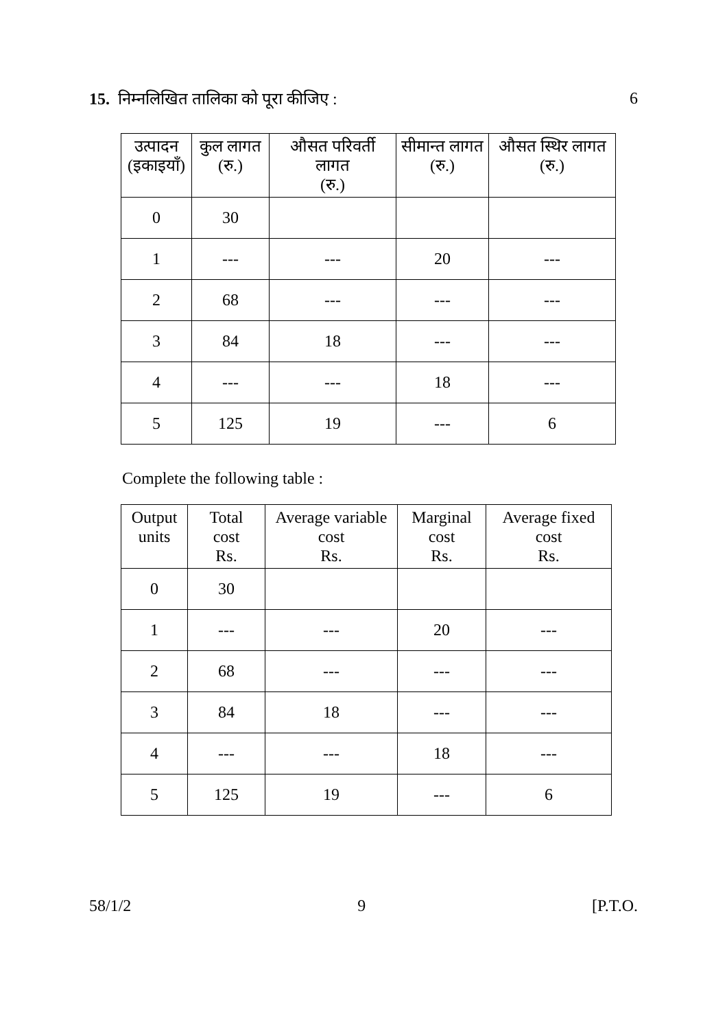15. निम्नलिखित तालिका को पूरा कीजिए :
6
| उत्पादन (इकाइयाँ) | कुल लागत (रु.) | औसत परिवर्ती लागत (रु.) | सीमान्त लागत (रु.) | औसत स्थिर लागत (रु.) |
| --- | --- | --- | --- | --- |
| 0 | 30 | | | |
| 1 | --- | --- | 20 | --- |
| 2 | 68 | --- | --- | --- |
| 3 | 84 | 18 | --- | --- |
| 4 | --- | --- | 18 | --- |
| 5 | 125 | 19 | --- | 6 |
Complete the following table :
| Output units | Total cost Rs. | Average variable cost Rs. | Marginal cost Rs. | Average fixed cost Rs. |
| --- | --- | --- | --- | --- |
| 0 | 30 | | | |
| 1 | --- | --- | 20 | --- |
| 2 | 68 | --- | --- | --- |
| 3 | 84 | 18 | --- | --- |
| 4 | --- | --- | 18 | --- |
| 5 | 125 | 19 | --- | 6 |
58/1/2 9 [P.T.O.